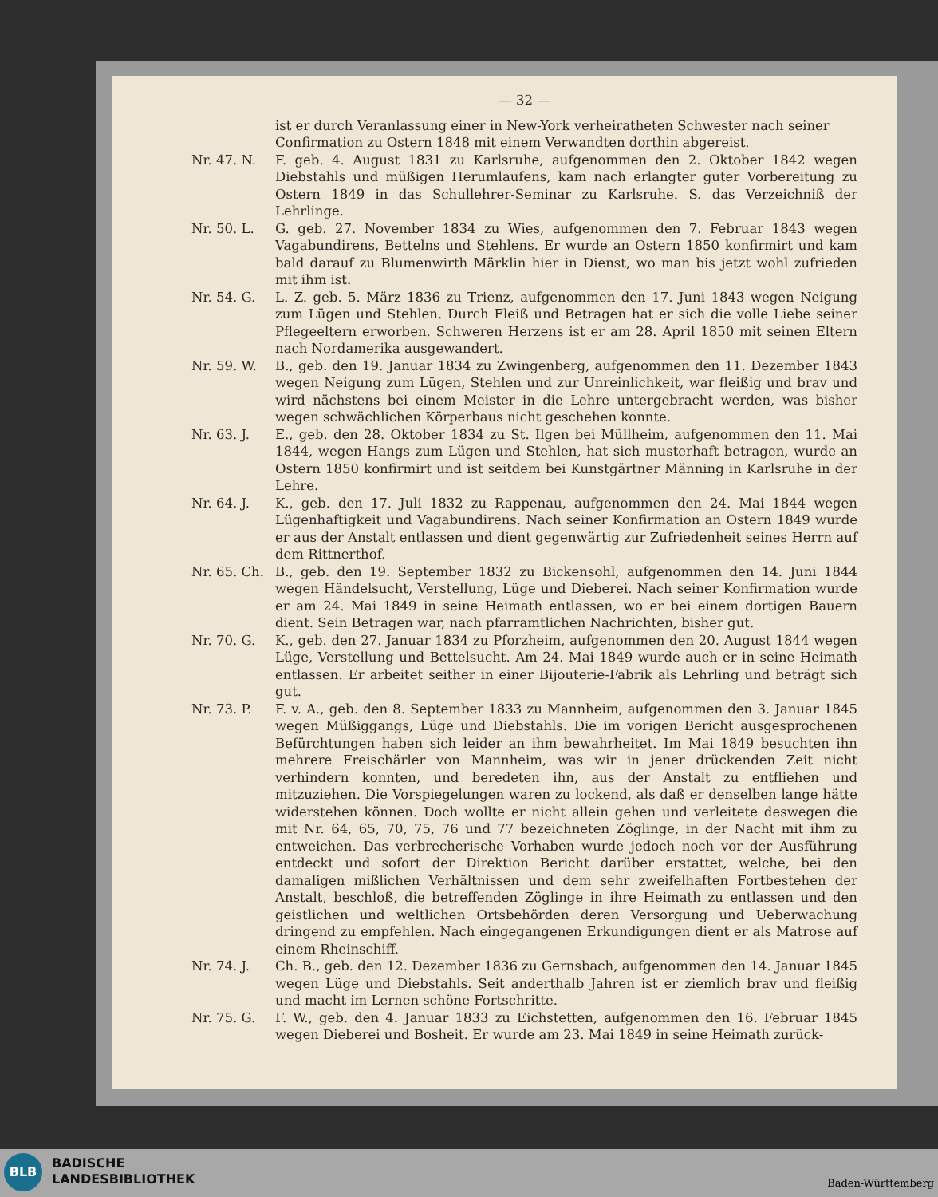— 32 —
ist er durch Veranlassung einer in New-York verheiratheten Schwester nach seiner Confirmation zu Ostern 1848 mit einem Verwandten dorthin abgereist.
Nr. 47. N. F. geb. 4. August 1831 zu Karlsruhe, aufgenommen den 2. Oktober 1842 wegen Diebstahls und müßigen Herumlaufens, kam nach erlangter guter Vorbereitung zu Ostern 1849 in das Schullehrer-Seminar zu Karlsruhe. S. das Verzeichniß der Lehrlinge.
Nr. 50. L. G. geb. 27. November 1834 zu Wies, aufgenommen den 7. Februar 1843 wegen Vagabundirens, Bettelns und Stehlens. Er wurde an Ostern 1850 konfirmirt und kam bald darauf zu Blumenwirth Märklin hier in Dienst, wo man bis jetzt wohl zufrieden mit ihm ist.
Nr. 54. G. L. Z. geb. 5. März 1836 zu Trienz, aufgenommen den 17. Juni 1843 wegen Neigung zum Lügen und Stehlen. Durch Fleiß und Betragen hat er sich die volle Liebe seiner Pflegeeltern erworben. Schweren Herzens ist er am 28. April 1850 mit seinen Eltern nach Nordamerika ausgewandert.
Nr. 59. W. B., geb. den 19. Januar 1834 zu Zwingenberg, aufgenommen den 11. Dezember 1843 wegen Neigung zum Lügen, Stehlen und zur Unreinlichkeit, war fleißig und brav und wird nächstens bei einem Meister in die Lehre untergebracht werden, was bisher wegen schwächlichen Körperbaus nicht geschehen konnte.
Nr. 63. J. E., geb. den 28. Oktober 1834 zu St. Ilgen bei Müllheim, aufgenommen den 11. Mai 1844, wegen Hangs zum Lügen und Stehlen, hat sich musterhaft betragen, wurde an Ostern 1850 konfirmirt und ist seitdem bei Kunstgärtner Männing in Karlsruhe in der Lehre.
Nr. 64. J. K., geb. den 17. Juli 1832 zu Rappenau, aufgenommen den 24. Mai 1844 wegen Lügenhaftigkeit und Vagabundirens. Nach seiner Konfirmation an Ostern 1849 wurde er aus der Anstalt entlassen und dient gegenwärtig zur Zufriedenheit seines Herrn auf dem Rittnerthof.
Nr. 65. Ch. B., geb. den 19. September 1832 zu Bickensohl, aufgenommen den 14. Juni 1844 wegen Händelsucht, Verstellung, Lüge und Dieberei. Nach seiner Konfirmation wurde er am 24. Mai 1849 in seine Heimath entlassen, wo er bei einem dortigen Bauern dient. Sein Betragen war, nach pfarramtlichen Nachrichten, bisher gut.
Nr. 70. G. K., geb. den 27. Januar 1834 zu Pforzheim, aufgenommen den 20. August 1844 wegen Lüge, Verstellung und Bettelsucht. Am 24. Mai 1849 wurde auch er in seine Heimath entlassen. Er arbeitet seither in einer Bijouterie-Fabrik als Lehrling und beträgt sich gut.
Nr. 73. P. F. v. A., geb. den 8. September 1833 zu Mannheim, aufgenommen den 3. Januar 1845 wegen Müßiggangs, Lüge und Diebstahls. Die im vorigen Bericht ausgesprochenen Befürchtungen haben sich leider an ihm bewahrheitet. Im Mai 1849 besuchten ihn mehrere Freischärler von Mannheim, was wir in jener drückenden Zeit nicht verhindern konnten, und beredeten ihn, aus der Anstalt zu entfliehen und mitzuziehen. Die Vorspiegelungen waren zu lockend, als daß er denselben lange hätte widerstehen können. Doch wollte er nicht allein gehen und verleitete deswegen die mit Nr. 64, 65, 70, 75, 76 und 77 bezeichneten Zöglinge, in der Nacht mit ihm zu entweichen. Das verbrecherische Vorhaben wurde jedoch noch vor der Ausführung entdeckt und sofort der Direktion Bericht darüber erstattet, welche, bei den damaligen mißlichen Verhältnissen und dem sehr zweifelhaften Fortbestehen der Anstalt, beschloß, die betreffenden Zöglinge in ihre Heimath zu entlassen und den geistlichen und weltlichen Ortsbehörden deren Versorgung und Ueberwachung dringend zu empfehlen. Nach eingegangenen Erkundigungen dient er als Matrose auf einem Rheinschiff.
Nr. 74. J. Ch. B., geb. den 12. Dezember 1836 zu Gernsbach, aufgenommen den 14. Januar 1845 wegen Lüge und Diebstahls. Seit anderthalb Jahren ist er ziemlich brav und fleißig und macht im Lernen schöne Fortschritte.
Nr. 75. G. F. W., geb. den 4. Januar 1833 zu Eichstetten, aufgenommen den 16. Februar 1845 wegen Dieberei und Bosheit. Er wurde am 23. Mai 1849 in seine Heimath zurück-
BLB
BADISCHE
LANDESBIBLIOTHEK
Baden-Württemberg